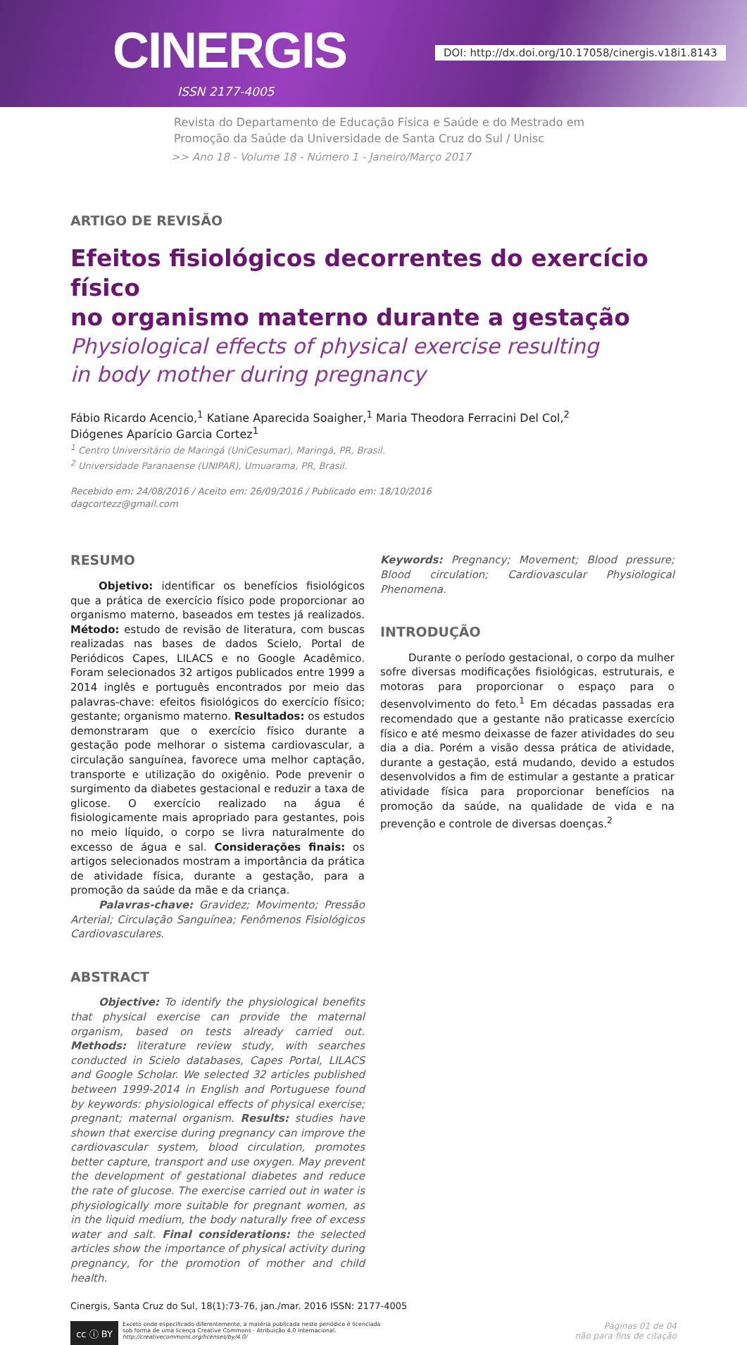CINERGIS
ISSN 2177-4005
DOI: http://dx.doi.org/10.17058/cinergis.v18i1.8143
Revista do Departamento de Educação Física e Saúde e do Mestrado em
Promoção da Saúde da Universidade de Santa Cruz do Sul / Unisc
>> Ano 18 - Volume 18 - Número 1 - Janeiro/Março 2017
ARTIGO DE REVISÃO
Efeitos fisiológicos decorrentes do exercício físico
no organismo materno durante a gestação
Physiological effects of physical exercise resulting
in body mother during pregnancy
Fábio Ricardo Acencio,<sup>1</sup> Katiane Aparecida Soaigher,<sup>1</sup> Maria Theodora Ferracini Del Col,<sup>2</sup>
Diógenes Aparício Garcia Cortez<sup>1</sup>
<sup>1</sup> Centro Universitário de Maringá (UniCesumar), Maringá, PR, Brasil.
<sup>2</sup> Universidade Paranaense (UNIPAR), Umuarama, PR, Brasil.
Recebido em: 24/08/2016 / Aceito em: 26/09/2016 / Publicado em: 18/10/2016
dagcortezz@gmail.com
RESUMO
Objetivo: identificar os benefícios fisiológicos que a prática de exercício físico pode proporcionar ao organismo materno, baseados em testes já realizados. Método: estudo de revisão de literatura, com buscas realizadas nas bases de dados Scielo, Portal de Periódicos Capes, LILACS e no Google Acadêmico. Foram selecionados 32 artigos publicados entre 1999 a 2014 inglês e português encontrados por meio das palavras-chave: efeitos fisiológicos do exercício físico; gestante; organismo materno. Resultados: os estudos demonstraram que o exercício físico durante a gestação pode melhorar o sistema cardiovascular, a circulação sanguínea, favorece uma melhor captação, transporte e utilização do oxigênio. Pode prevenir o surgimento da diabetes gestacional e reduzir a taxa de glicose. O exercício realizado na água é fisiologicamente mais apropriado para gestantes, pois no meio líquido, o corpo se livra naturalmente do excesso de água e sal. Considerações finais: os artigos selecionados mostram a importância da prática de atividade física, durante a gestação, para a promoção da saúde da mãe e da criança.
Palavras-chave: Gravidez; Movimento; Pressão Arterial; Circulação Sanguínea; Fenômenos Fisiológicos Cardiovasculares.
ABSTRACT
Objective: To identify the physiological benefits that physical exercise can provide the maternal organism, based on tests already carried out. Methods: literature review study, with searches conducted in Scielo databases, Capes Portal, LILACS and Google Scholar. We selected 32 articles published between 1999-2014 in English and Portuguese found by keywords: physiological effects of physical exercise; pregnant; maternal organism. Results: studies have shown that exercise during pregnancy can improve the cardiovascular system, blood circulation, promotes better capture, transport and use oxygen. May prevent the development of gestational diabetes and reduce the rate of glucose. The exercise carried out in water is physiologically more suitable for pregnant women, as in the liquid medium, the body naturally free of excess water and salt. Final considerations: the selected articles show the importance of physical activity during pregnancy, for the promotion of mother and child health.
Keywords: Pregnancy; Movement; Blood pressure; Blood circulation; Cardiovascular Physiological Phenomena.
INTRODUÇÃO
Durante o período gestacional, o corpo da mulher sofre diversas modificações fisiológicas, estruturais, e motoras para proporcionar o espaço para o desenvolvimento do feto.<sup>1</sup> Em décadas passadas era recomendado que a gestante não praticasse exercício físico e até mesmo deixasse de fazer atividades do seu dia a dia. Porém a visão dessa prática de atividade, durante a gestação, está mudando, devido a estudos desenvolvidos a fim de estimular a gestante a praticar atividade física para proporcionar benefícios na promoção da saúde, na qualidade de vida e na prevenção e controle de diversas doenças.<sup>2</sup>
Cinergis, Santa Cruz do Sul, 18(1):73-76, jan./mar. 2016 ISSN: 2177-4005
cc ⓘ BY
Exceto onde especificado diferentemente, a matéria publicada neste periódico é licenciada
sob forma de uma licença Creative Commons - Atribuição 4.0 Internacional.
http://creativecommons.org/licenses/by/4.0/
Páginas 01 de 04
não para fins de citação